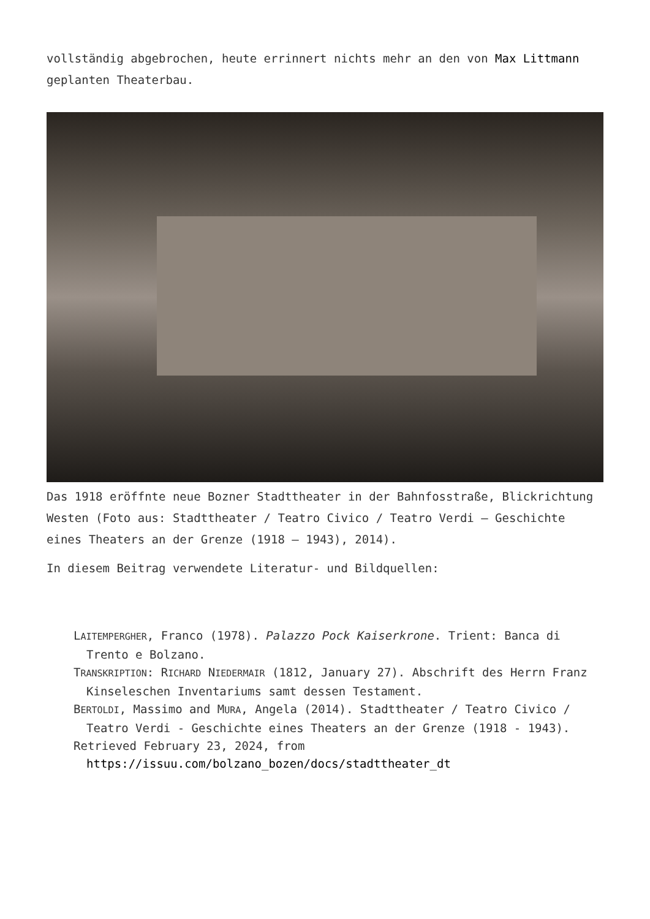vollständig abgebrochen, heute errinnert nichts mehr an den von Max Littmann geplanten Theaterbau.
Das 1918 eröffnte neue Bozner Stadttheater in der Bahnfosstraße, Blickrichtung Westen (Foto aus: Stadttheater / Teatro Civico / Teatro Verdi – Geschichte eines Theaters an der Grenze (1918 – 1943), 2014).
In diesem Beitrag verwendete Literatur- und Bildquellen:
LAITEMPERGHER, Franco (1978). Palazzo Pock Kaiserkrone. Trient: Banca di Trento e Bolzano.
TRANSKRIPTION: RICHARD NIEDERMAIR (1812, January 27). Abschrift des Herrn Franz Kinseleschen Inventariums samt dessen Testament.
BERTOLDI, Massimo and MURA, Angela (2014). Stadttheater / Teatro Civico / Teatro Verdi - Geschichte eines Theaters an der Grenze (1918 - 1943).
Retrieved February 23, 2024, from https://issuu.com/bolzano_bozen/docs/stadttheater_dt